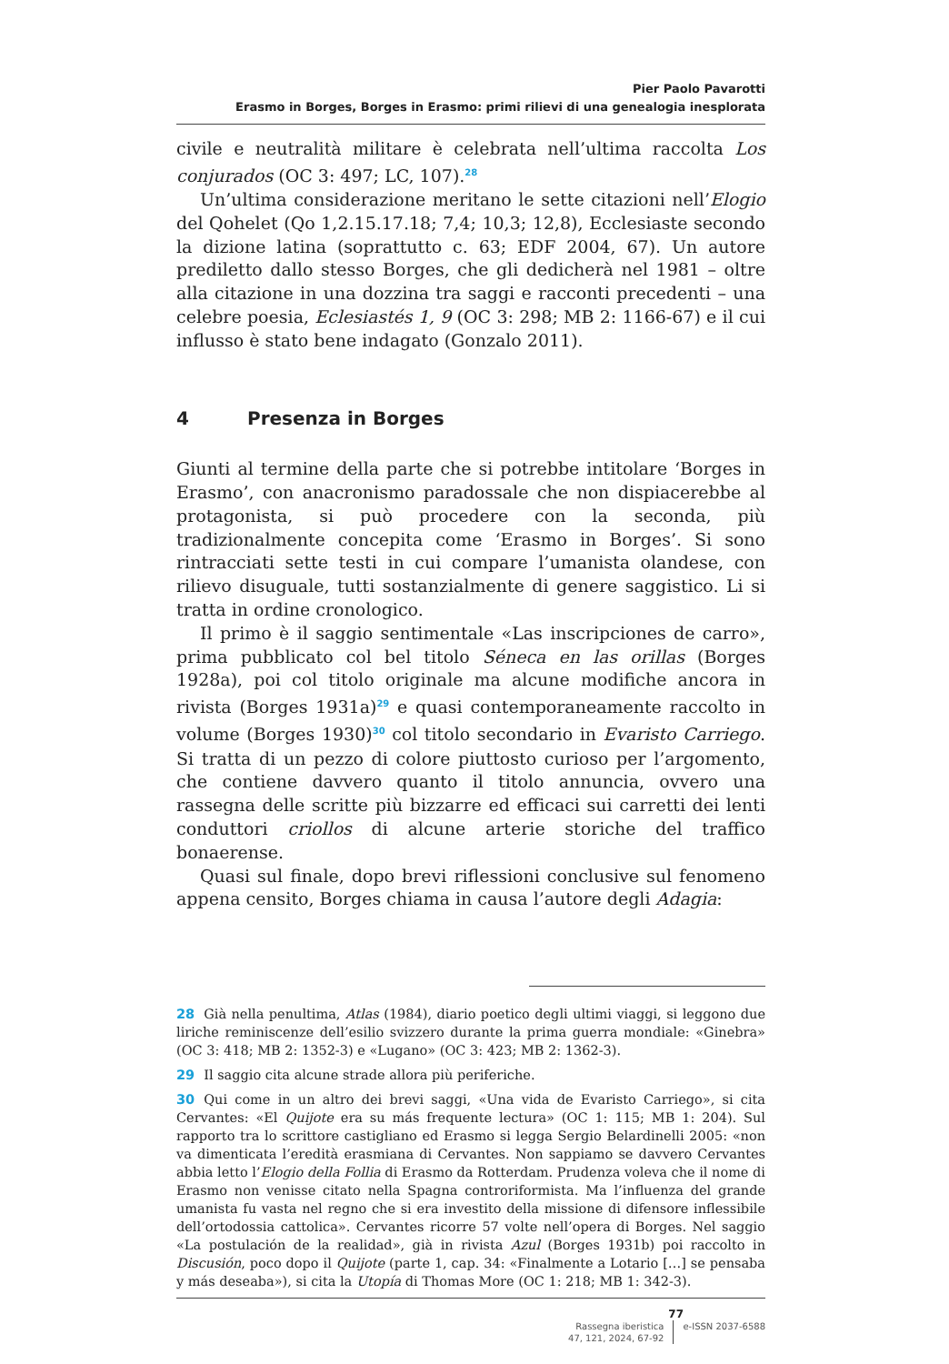Pier Paolo Pavarotti
Erasmo in Borges, Borges in Erasmo: primi rilievi di una genealogia inesplorata
civile e neutralità militare è celebrata nell’ultima raccolta Los conjurados (OC 3: 497; LC, 107).<sup>28</sup>
Un’ultima considerazione meritano le sette citazioni nell’Elogio del Qohelet (Qo 1,2.15.17.18; 7,4; 10,3; 12,8), Ecclesiaste secondo la dizione latina (soprattutto c. 63; EDF 2004, 67). Un autore prediletto dallo stesso Borges, che gli dedicherà nel 1981 – oltre alla citazione in una dozzina tra saggi e racconti precedenti – una celebre poesia, Eclesiastés 1, 9 (OC 3: 298; MB 2: 1166-67) e il cui influsso è stato bene indagato (Gonzalo 2011).
4 Presenza in Borges
Giunti al termine della parte che si potrebbe intitolare ‘Borges in Erasmo’, con anacronismo paradossale che non dispiacerebbe al protagonista, si può procedere con la seconda, più tradizionalmente concepita come ‘Erasmo in Borges’. Si sono rintracciati sette testi in cui compare l’umanista olandese, con rilievo disuguale, tutti sostanzialmente di genere saggistico. Li si tratta in ordine cronologico.
Il primo è il saggio sentimentale «Las inscripciones de carro», prima pubblicato col bel titolo Séneca en las orillas (Borges 1928a), poi col titolo originale ma alcune modifiche ancora in rivista (Borges 1931a)<sup>29</sup> e quasi contemporaneamente raccolto in volume (Borges 1930)<sup>30</sup> col titolo secondario in Evaristo Carriego. Si tratta di un pezzo di colore piuttosto curioso per l’argomento, che contiene davvero quanto il titolo annuncia, ovvero una rassegna delle scritte più bizzarre ed efficaci sui carretti dei lenti conduttori criollos di alcune arterie storiche del traffico bonaerense.
Quasi sul finale, dopo brevi riflessioni conclusive sul fenomeno appena censito, Borges chiama in causa l’autore degli Adagia:
28 Già nella penultima, Atlas (1984), diario poetico degli ultimi viaggi, si leggono due liriche reminiscenze dell’esilio svizzero durante la prima guerra mondiale: «Ginebra» (OC 3: 418; MB 2: 1352-3) e «Lugano» (OC 3: 423; MB 2: 1362-3).
29 Il saggio cita alcune strade allora più periferiche.
30 Qui come in un altro dei brevi saggi, «Una vida de Evaristo Carriego», si cita Cervantes: «El Quijote era su más frequente lectura» (OC 1: 115; MB 1: 204). Sul rapporto tra lo scrittore castigliano ed Erasmo si legga Sergio Belardinelli 2005: «non va dimenticata l’eredità erasmiana di Cervantes. Non sappiamo se davvero Cervantes abbia letto l’Elogio della Follia di Erasmo da Rotterdam. Prudenza voleva che il nome di Erasmo non venisse citato nella Spagna controriformista. Ma l’influenza del grande umanista fu vasta nel regno che si era investito della missione di difensore inflessibile dell’ortodossia cattolica». Cervantes ricorre 57 volte nell’opera di Borges. Nel saggio «La postulación de la realidad», già in rivista Azul (Borges 1931b) poi raccolto in Discusión, poco dopo il Quijote (parte 1, cap. 34: «Finalmente a Lotario […] se pensaba y más deseaba»), si cita la Utopía di Thomas More (OC 1: 218; MB 1: 342-3).
77
Rassegna iberistica
47, 121, 2024, 67-92
e-ISSN 2037-6588